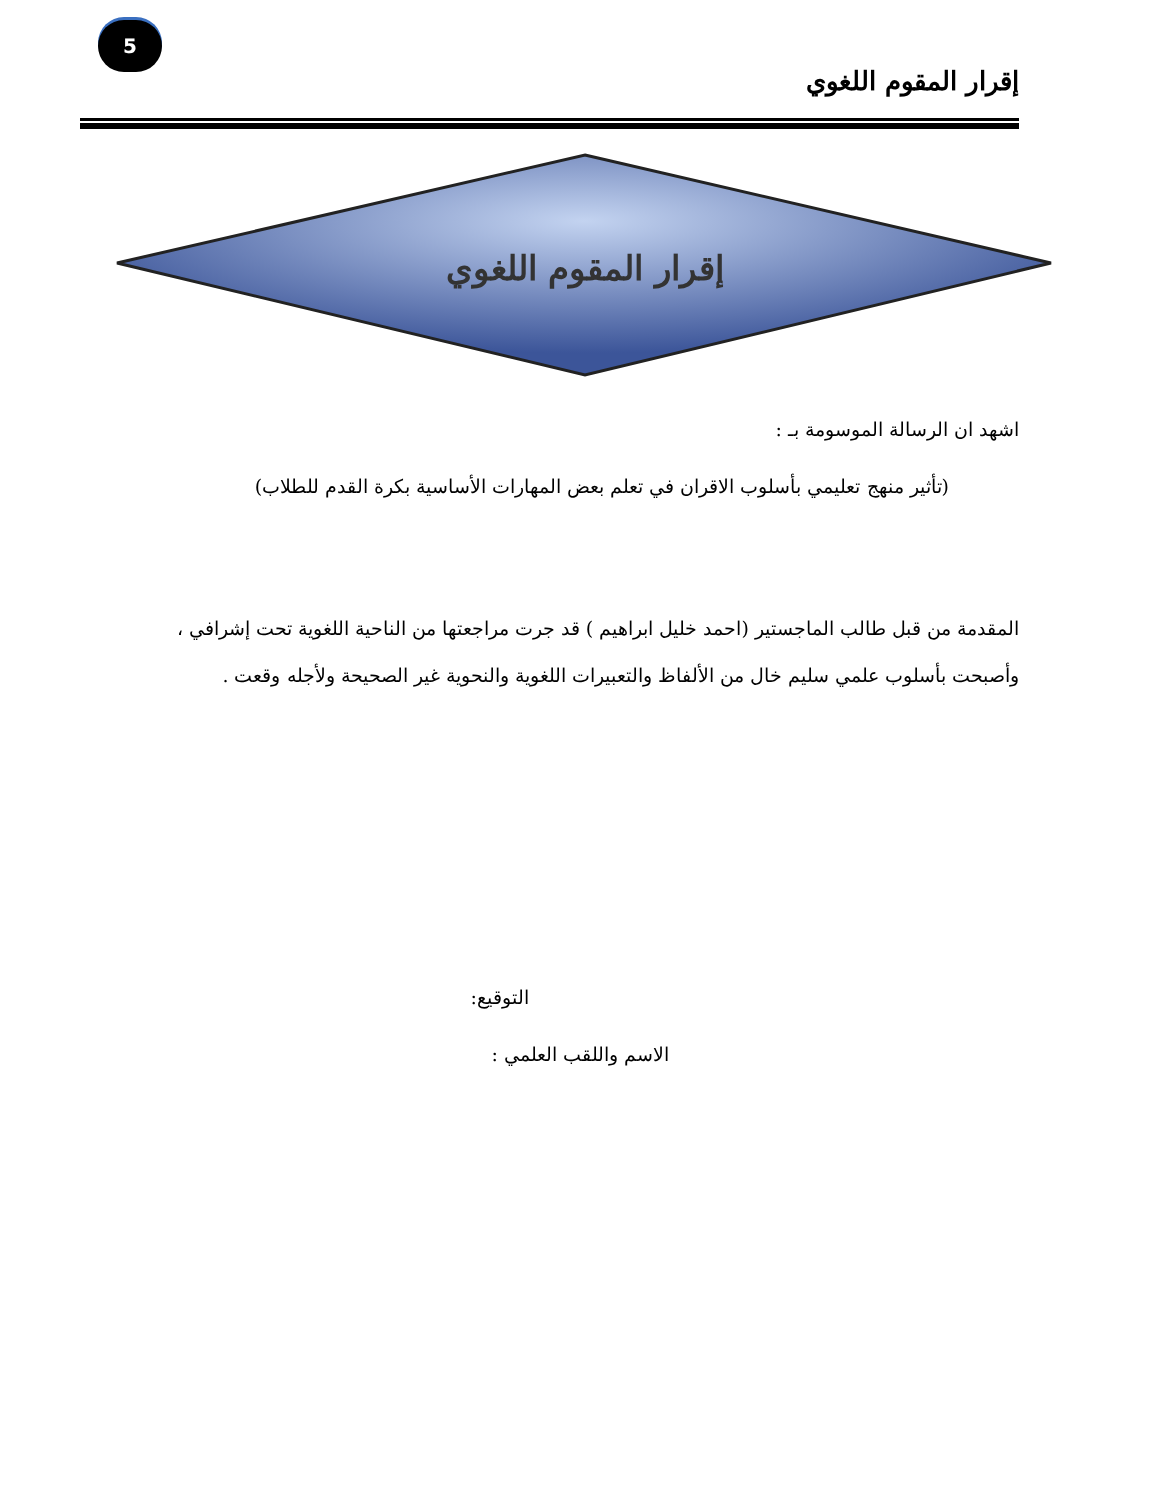5
إقرار المقوم اللغوي
إقرار المقوم اللغوي
اشهد ان الرسالة الموسومة بـ :
(تأثير منهج تعليمي بأسلوب الاقران في تعلم بعض المهارات الأساسية بكرة القدم للطلاب)
المقدمة من قبل طالب الماجستير (احمد خليل ابراهيم ) قد جرت مراجعتها من الناحية اللغوية تحت إشرافي ،
وأصبحت بأسلوب علمي سليم خال من الألفاظ والتعبيرات اللغوية والنحوية غير الصحيحة ولأجله وقعت .
التوقيع:
الاسم واللقب العلمي :